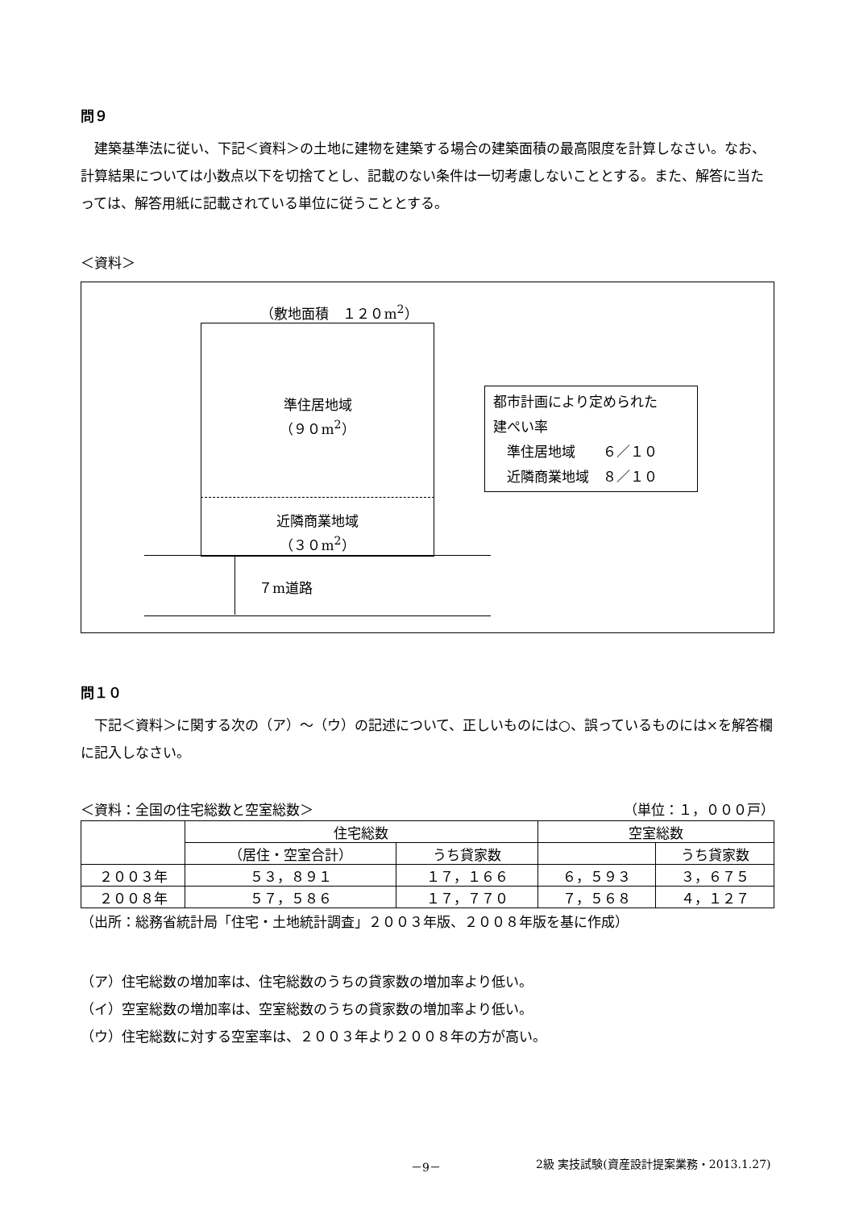問９
　建築基準法に従い、下記＜資料＞の土地に建物を建築する場合の建築面積の最高限度を計算しなさい。なお、計算結果については小数点以下を切捨てとし、記載のない条件は一切考慮しないこととする。また、解答に当たっては、解答用紙に記載されている単位に従うこととする。
＜資料＞
（敷地面積　１２０m<sup>2</sup>）
準住居地域
（９０m<sup>2</sup>）
近隣商業地域
（３０m<sup>2</sup>）
７m道路
都市計画により定められた
建ぺい率
　準住居地域　　６／１０
　近隣商業地域　８／１０
問１０
　下記＜資料＞に関する次の（ア）～（ウ）の記述について、正しいものには○、誤っているものには×を解答欄に記入しなさい。
＜資料：全国の住宅総数と空室総数＞ （単位：１，０００戸）
| | 住宅総数 | | 空室総数 | |
| --- | --- | --- | --- | --- |
| | （居住・空室合計） | うち貸家数 | | うち貸家数 |
| ２００３年 | ５３，８９１ | １７，１６６ | ６，５９３ | ３，６７５ |
| ２００８年 | ５７，５８６ | １７，７７０ | ７，５６８ | ４，１２７ |
（出所：総務省統計局「住宅・土地統計調査」２００３年版、２００８年版を基に作成）
（ア）住宅総数の増加率は、住宅総数のうちの貸家数の増加率より低い。
（イ）空室総数の増加率は、空室総数のうちの貸家数の増加率より低い。
（ウ）住宅総数に対する空室率は、２００３年より２００８年の方が高い。
－9－ 2級 実技試験(資産設計提案業務・2013.1.27)